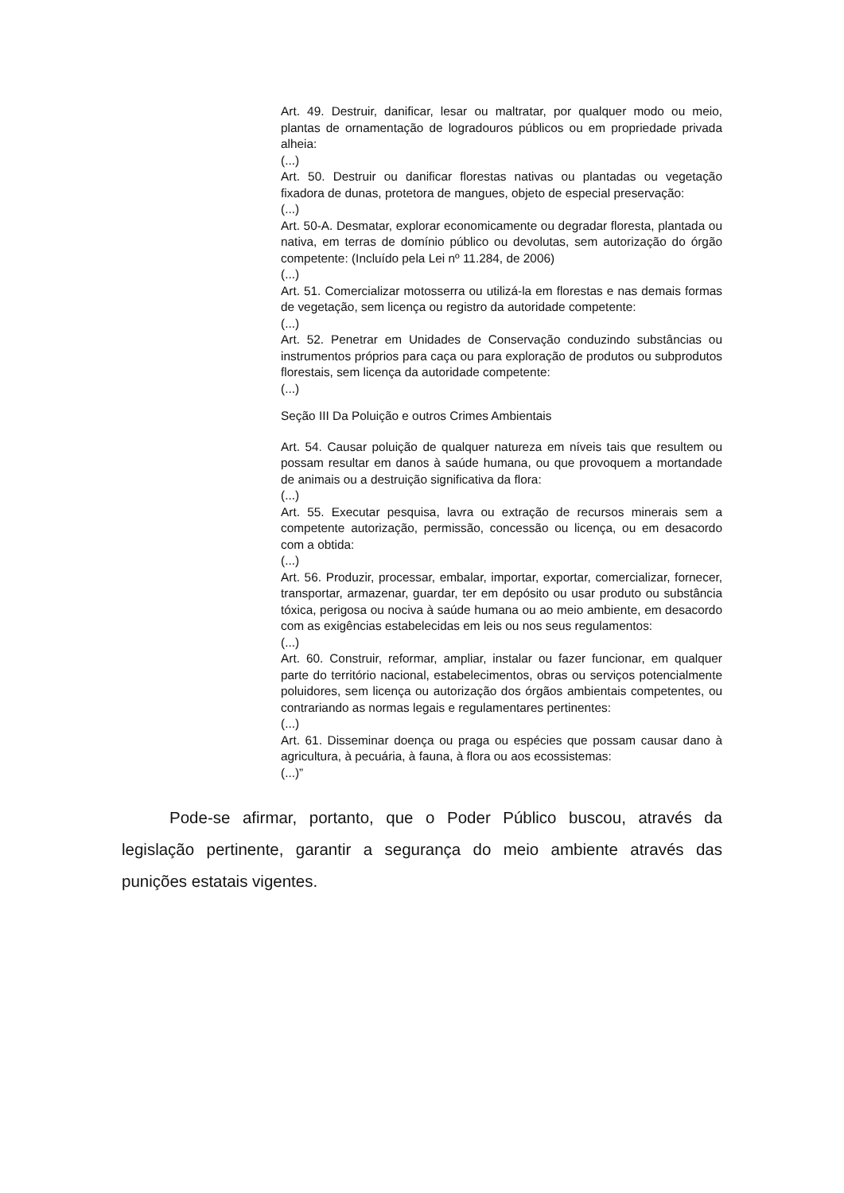Art. 49. Destruir, danificar, lesar ou maltratar, por qualquer modo ou meio, plantas de ornamentação de logradouros públicos ou em propriedade privada alheia:
(...)
Art. 50. Destruir ou danificar florestas nativas ou plantadas ou vegetação fixadora de dunas, protetora de mangues, objeto de especial preservação:
(...)
Art. 50-A. Desmatar, explorar economicamente ou degradar floresta, plantada ou nativa, em terras de domínio público ou devolutas, sem autorização do órgão competente: (Incluído pela Lei nº 11.284, de 2006)
(...)
Art. 51. Comercializar motosserra ou utilizá-la em florestas e nas demais formas de vegetação, sem licença ou registro da autoridade competente:
(...)
Art. 52. Penetrar em Unidades de Conservação conduzindo substâncias ou instrumentos próprios para caça ou para exploração de produtos ou subprodutos florestais, sem licença da autoridade competente:
(...)
Seção III Da Poluição e outros Crimes Ambientais
Art. 54. Causar poluição de qualquer natureza em níveis tais que resultem ou possam resultar em danos à saúde humana, ou que provoquem a mortandade de animais ou a destruição significativa da flora:
(...)
Art. 55. Executar pesquisa, lavra ou extração de recursos minerais sem a competente autorização, permissão, concessão ou licença, ou em desacordo com a obtida:
(...)
Art. 56. Produzir, processar, embalar, importar, exportar, comercializar, fornecer, transportar, armazenar, guardar, ter em depósito ou usar produto ou substância tóxica, perigosa ou nociva à saúde humana ou ao meio ambiente, em desacordo com as exigências estabelecidas em leis ou nos seus regulamentos:
(...)
Art. 60. Construir, reformar, ampliar, instalar ou fazer funcionar, em qualquer parte do território nacional, estabelecimentos, obras ou serviços potencialmente poluidores, sem licença ou autorização dos órgãos ambientais competentes, ou contrariando as normas legais e regulamentares pertinentes:
(...)
Art. 61. Disseminar doença ou praga ou espécies que possam causar dano à agricultura, à pecuária, à fauna, à flora ou aos ecossistemas:
(...)”
Pode-se afirmar, portanto, que o Poder Público buscou, através da legislação pertinente, garantir a segurança do meio ambiente através das punições estatais vigentes.